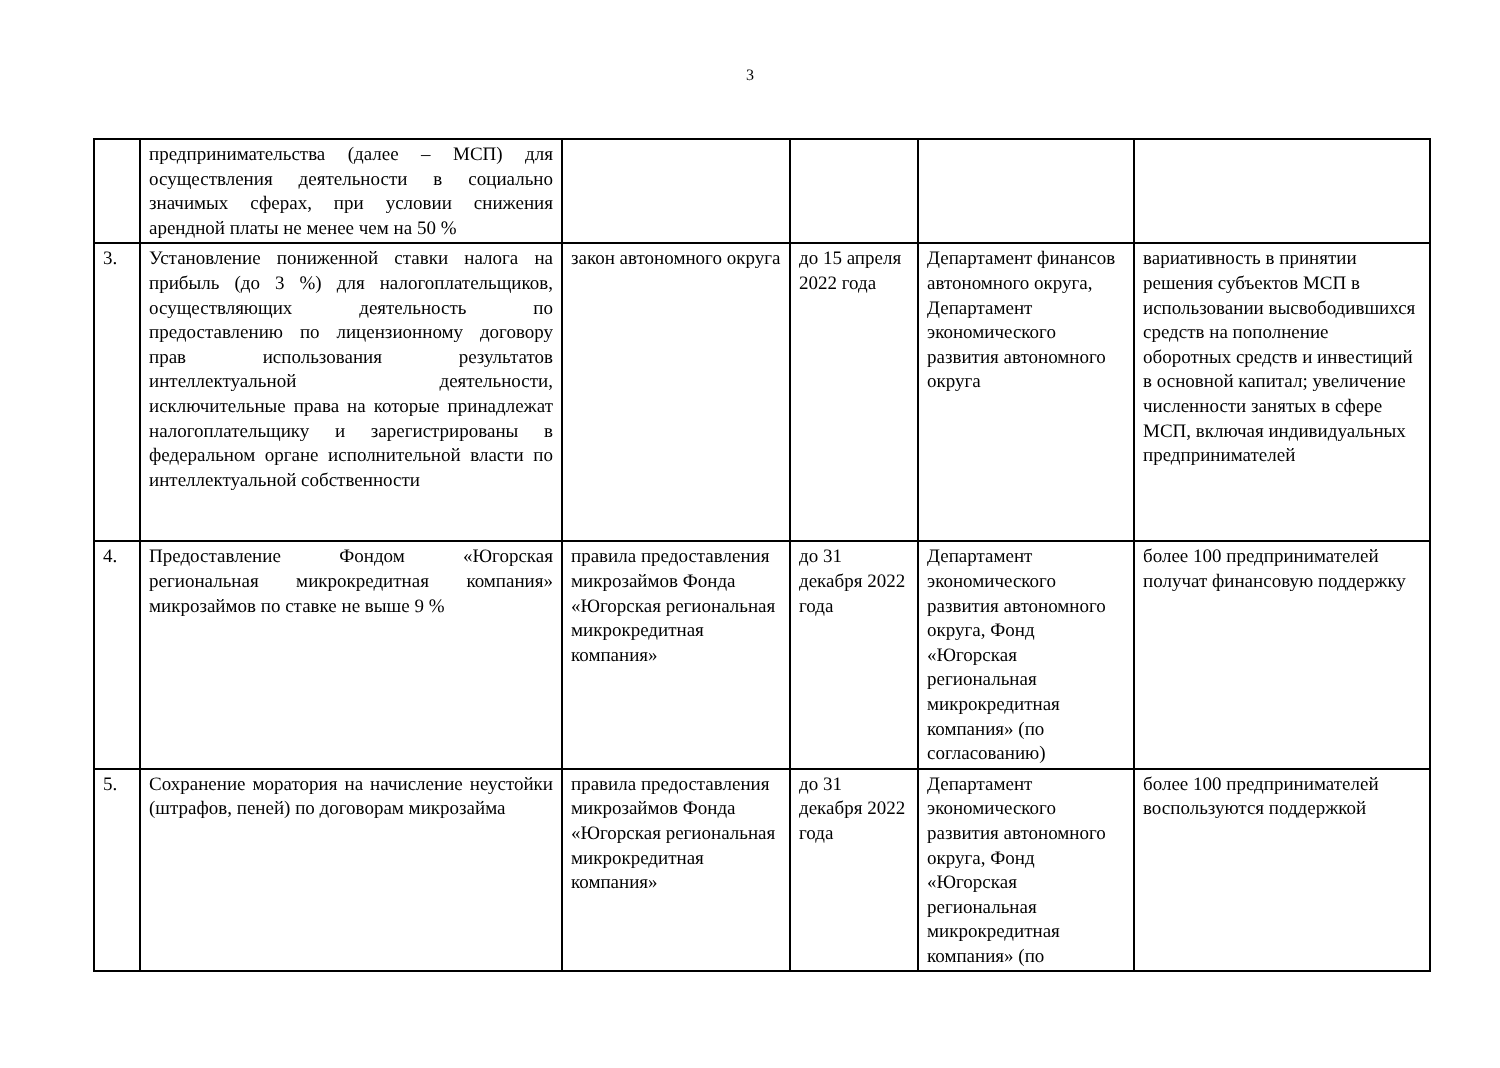3
| | предпринимательства (далее – МСП) для осуществления деятельности в социально значимых сферах, при условии снижения арендной платы не менее чем на 50 % | | | | |
| 3. | Установление пониженной ставки налога на прибыль (до 3 %) для налогоплательщиков, осуществляющих деятельность по предоставлению по лицензионному договору прав использования результатов интеллектуальной деятельности, исключительные права на которые принадлежат налогоплательщику и зарегистрированы в федеральном органе исполнительной власти по интеллектуальной собственности | закон автономного округа | до 15 апреля 2022 года | Департамент финансов автономного округа, Департамент экономического развития автономного округа | вариативность в принятии решения субъектов МСП в использовании высвободившихся средств на пополнение оборотных средств и инвестиций в основной капитал; увеличение численности занятых в сфере МСП, включая индивидуальных предпринимателей |
| 4. | Предоставление Фондом «Югорская региональная микрокредитная компания» микрозаймов по ставке не выше 9 % | правила предоставления микрозаймов Фонда «Югорская региональная микрокредитная компания» | до 31 декабря 2022 года | Департамент экономического развития автономного округа, Фонд «Югорская региональная микрокредитная компания» (по согласованию) | более 100 предпринимателей получат финансовую поддержку |
| 5. | Сохранение моратория на начисление неустойки (штрафов, пеней) по договорам микрозайма | правила предоставления микрозаймов Фонда «Югорская региональная микрокредитная компания» | до 31 декабря 2022 года | Департамент экономического развития автономного округа, Фонд «Югорская региональная микрокредитная компания» (по | более 100 предпринимателей воспользуются поддержкой |